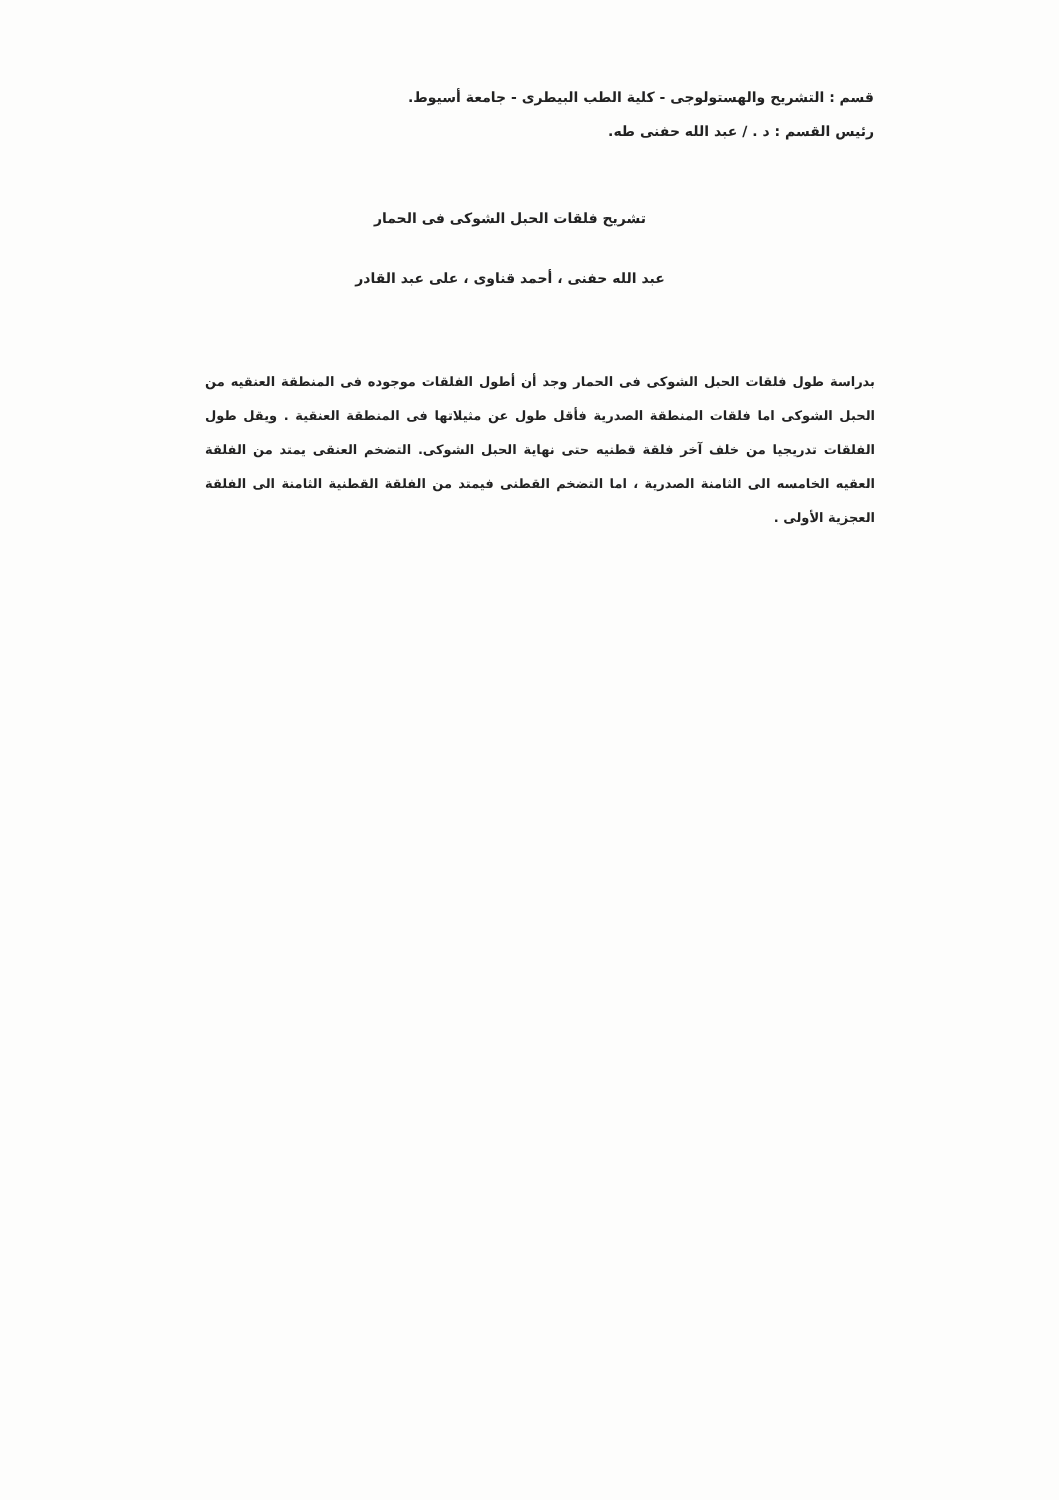قسم : التشريح والهستولوجى - كلية الطب البيطرى - جامعة أسيوط.
رئيس القسم : د . / عبد الله حفنى طه.
تشريح فلقات الحبل الشوكى فى الحمار
عبد الله حفنى ، أحمد قناوى ، على عبد القادر
بدراسة طول فلقات الحبل الشوكى فى الحمار وجد أن أطول الفلقات موجوده فى المنطقة العنقيه من الحبل الشوكى اما فلقات المنطقة الصدرية فأقل طول عن مثيلاتها فى المنطقة العنقية . ويقل طول الفلقات تدريجيا من خلف آخر فلقة قطنيه حتى نهاية الحبل الشوكى. التضخم العنقى يمتد من الفلقة العقيه الخامسه الى الثامنة الصدرية ، اما التضخم القطنى فيمتد من الفلقة القطنية الثامنة الى الفلقة العجزية الأولى .